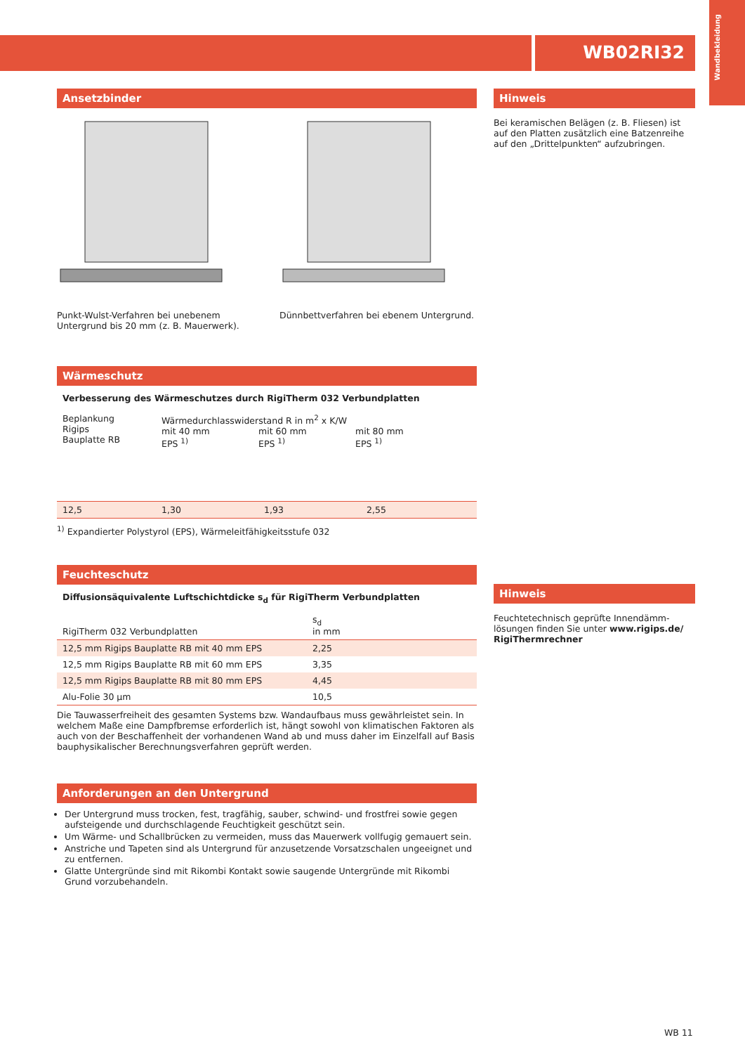WB02RI32
Wandbekleidung
Ansetzbinder
Punkt-Wulst-Verfahren bei unebenem Untergrund bis 20 mm (z. B. Mauerwerk).
Dünnbettverfahren bei ebenem Untergrund.
Wärmeschutz
Verbesserung des Wärmeschutzes durch RigiTherm 032 Verbundplatten
| Beplankung Rigips Bauplatte RB | Wärmedurchlasswiderstand R in m<sup>2</sup> x K/W mit 40 mm EPS <sup>1)</sup> mit 60 mm EPS <sup>1)</sup> mit 80 mm EPS <sup>1)</sup> | | |
| 12,5 | 1,30 | 1,93 | 2,55 |
<sup>1)</sup> Expandierter Polystyrol (EPS), Wärmeleitfähigkeitsstufe 032
Feuchteschutz
Diffusionsäquivalente Luftschichtdicke s<sub>d</sub> für RigiTherm Verbundplatten
| RigiTherm 032 Verbundplatten | s<sub>d</sub> in mm |
| 12,5 mm Rigips Bauplatte RB mit 40 mm EPS | 2,25 |
| 12,5 mm Rigips Bauplatte RB mit 60 mm EPS | 3,35 |
| 12,5 mm Rigips Bauplatte RB mit 80 mm EPS | 4,45 |
| Alu-Folie 30 µm | 10,5 |
Die Tauwasserfreiheit des gesamten Systems bzw. Wandaufbaus muss gewährleistet sein. In welchem Maße eine Dampfbremse erforderlich ist, hängt sowohl von klimatischen Fakto­ren als auch von der Beschaffenheit der vorhandenen Wand ab und muss daher im Einzel­fall auf Basis bauphysikalischer Berechnungsverfahren geprüft werden.
Anforderungen an den Untergrund
Der Untergrund muss trocken, fest, tragfähig, sauber, schwind- und frostfrei sowie gegen aufsteigende und durchschlagende Feuchtigkeit geschützt sein.
Um Wärme- und Schallbrücken zu vermeiden, muss das Mauerwerk vollfugig gemauert sein.
Anstriche und Tapeten sind als Untergrund für anzusetzende Vorsatzschalen ungeeignet und zu entfernen.
Glatte Untergründe sind mit Rikombi Kontakt sowie saugende Untergründe mit Rikombi Grund vorzubehandeln.
Hinweis
Bei keramischen Belägen (z. B. Fliesen) ist auf den Platten zusätzlich eine Batzenreihe auf den „Drittelpunkten“ aufzubringen.
Hinweis
Feuchtetechnisch geprüfte Innendämm­lösungen finden Sie unter www.rigips.de/ RigiThermrechner
WB 11